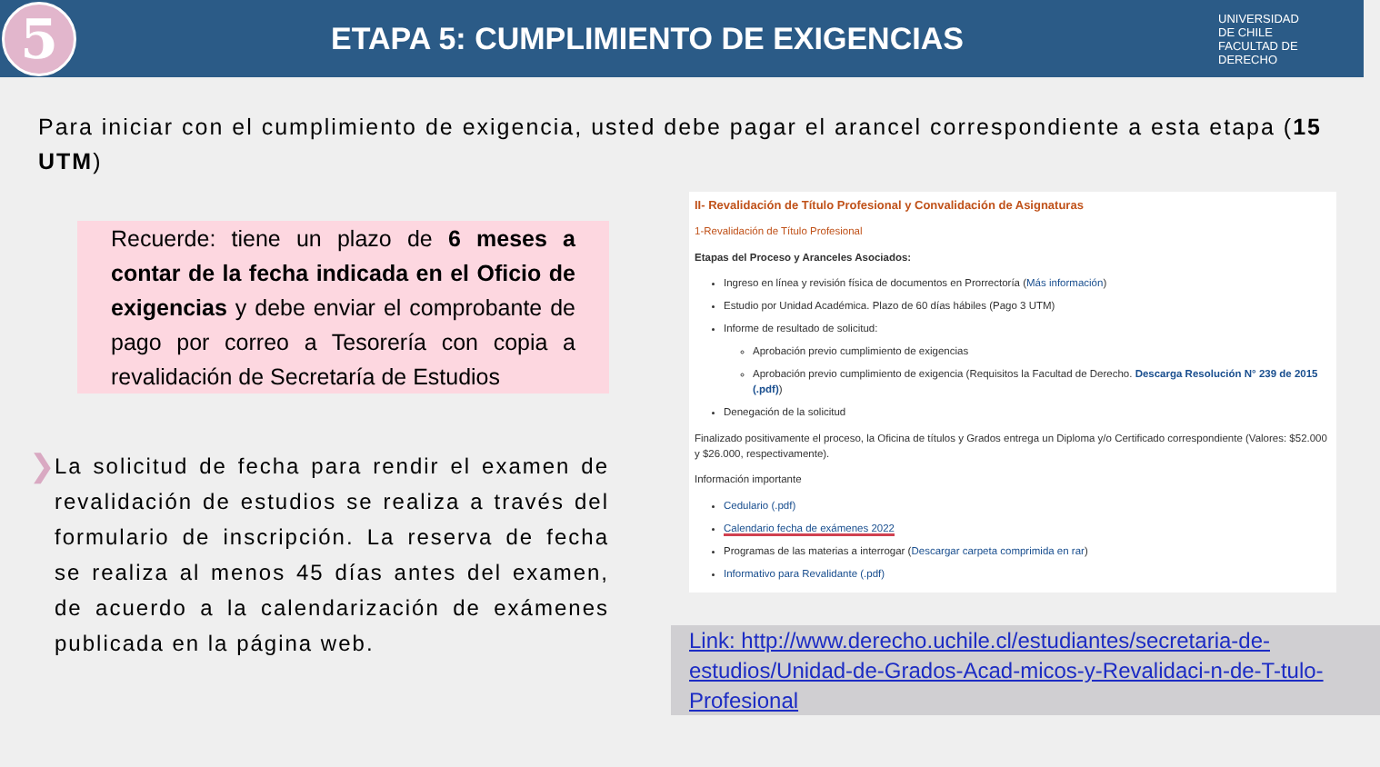5
ETAPA 5: CUMPLIMIENTO DE EXIGENCIAS
UNIVERSIDAD
DE CHILE
FACULTAD DE DERECHO
Para iniciar con el cumplimiento de exigencia, usted debe pagar el arancel correspondiente a esta etapa (15 UTM)
Recuerde: tiene un plazo de 6 meses a contar de la fecha indicada en el Oficio de exigencias y debe enviar el comprobante de pago por correo a Tesorería con copia a revalidación de Secretaría de Estudios
❯
La solicitud de fecha para rendir el examen de revalidación de estudios se realiza a través del formulario de inscripción. La reserva de fecha se realiza al menos 45 días antes del examen, de acuerdo a la calendarización de exámenes publicada en la página web.
II- Revalidación de Título Profesional y Convalidación de Asignaturas
1-Revalidación de Título Profesional
Etapas del Proceso y Aranceles Asociados:
Ingreso en línea y revisión física de documentos en Prorrectoría (Más información)
Estudio por Unidad Académica. Plazo de 60 días hábiles (Pago 3 UTM)
Informe de resultado de solicitud:
Aprobación previo cumplimiento de exigencias
Aprobación previo cumplimiento de exigencia (Requisitos la Facultad de Derecho. Descarga Resolución N° 239 de 2015 (.pdf))
Denegación de la solicitud
Finalizado positivamente el proceso, la Oficina de títulos y Grados entrega un Diploma y/o Certificado correspondiente (Valores: $52.000 y $26.000, respectivamente).
Información importante
Cedulario (.pdf)
Calendario fecha de exámenes 2022
Programas de las materias a interrogar (Descargar carpeta comprimida en rar)
Informativo para Revalidante (.pdf)
Link: http://www.derecho.uchile.cl/estudiantes/secretaria-de-estudios/Unidad-de-Grados-Acad-micos-y-Revalidaci-n-de-T-tulo-Profesional